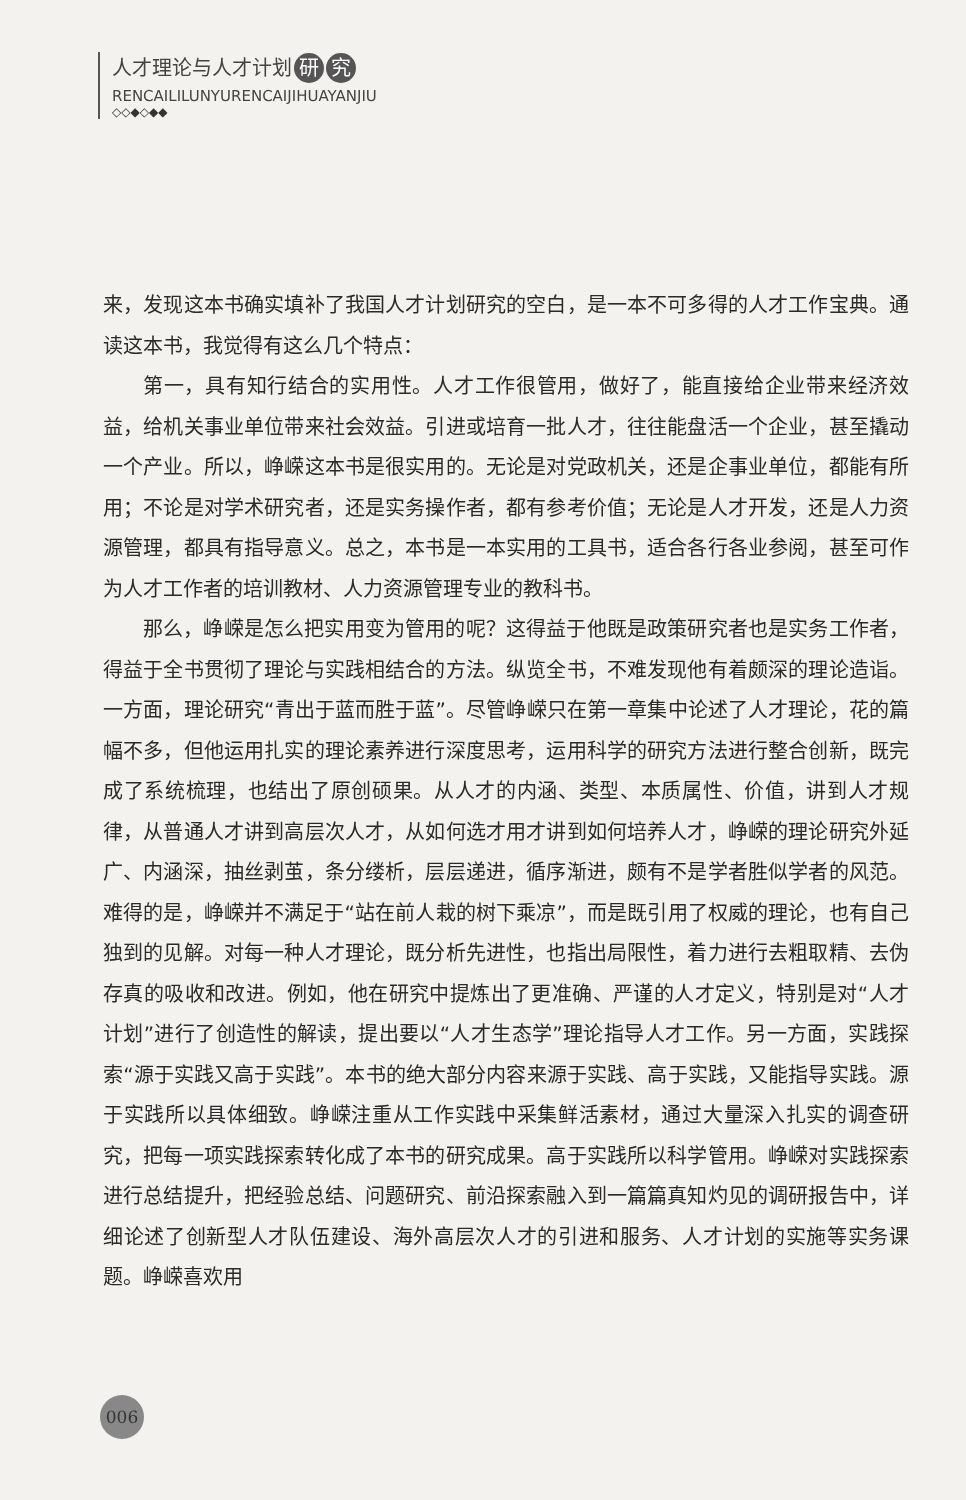人才理论与人才计划 研 究
RENCAILILUNYURENCAIJIHUAYANJIU
◇◇◆◇◆◆
来，发现这本书确实填补了我国人才计划研究的空白，是一本不可多得的人才工作宝典。通读这本书，我觉得有这么几个特点：
第一，具有知行结合的实用性。人才工作很管用，做好了，能直接给企业带来经济效益，给机关事业单位带来社会效益。引进或培育一批人才，往往能盘活一个企业，甚至撬动一个产业。所以，峥嵘这本书是很实用的。无论是对党政机关，还是企事业单位，都能有所用；不论是对学术研究者，还是实务操作者，都有参考价值；无论是人才开发，还是人力资源管理，都具有指导意义。总之，本书是一本实用的工具书，适合各行各业参阅，甚至可作为人才工作者的培训教材、人力资源管理专业的教科书。
那么，峥嵘是怎么把实用变为管用的呢？这得益于他既是政策研究者也是实务工作者，得益于全书贯彻了理论与实践相结合的方法。纵览全书，不难发现他有着颇深的理论造诣。一方面，理论研究“青出于蓝而胜于蓝”。尽管峥嵘只在第一章集中论述了人才理论，花的篇幅不多，但他运用扎实的理论素养进行深度思考，运用科学的研究方法进行整合创新，既完成了系统梳理，也结出了原创硕果。从人才的内涵、类型、本质属性、价值，讲到人才规律，从普通人才讲到高层次人才，从如何选才用才讲到如何培养人才，峥嵘的理论研究外延广、内涵深，抽丝剥茧，条分缕析，层层递进，循序渐进，颇有不是学者胜似学者的风范。难得的是，峥嵘并不满足于“站在前人栽的树下乘凉”，而是既引用了权威的理论，也有自己独到的见解。对每一种人才理论，既分析先进性，也指出局限性，着力进行去粗取精、去伪存真的吸收和改进。例如，他在研究中提炼出了更准确、严谨的人才定义，特别是对“人才计划”进行了创造性的解读，提出要以“人才生态学”理论指导人才工作。另一方面，实践探索“源于实践又高于实践”。本书的绝大部分内容来源于实践、高于实践，又能指导实践。源于实践所以具体细致。峥嵘注重从工作实践中采集鲜活素材，通过大量深入扎实的调查研究，把每一项实践探索转化成了本书的研究成果。高于实践所以科学管用。峥嵘对实践探索进行总结提升，把经验总结、问题研究、前沿探索融入到一篇篇真知灼见的调研报告中，详细论述了创新型人才队伍建设、海外高层次人才的引进和服务、人才计划的实施等实务课题。峥嵘喜欢用
006